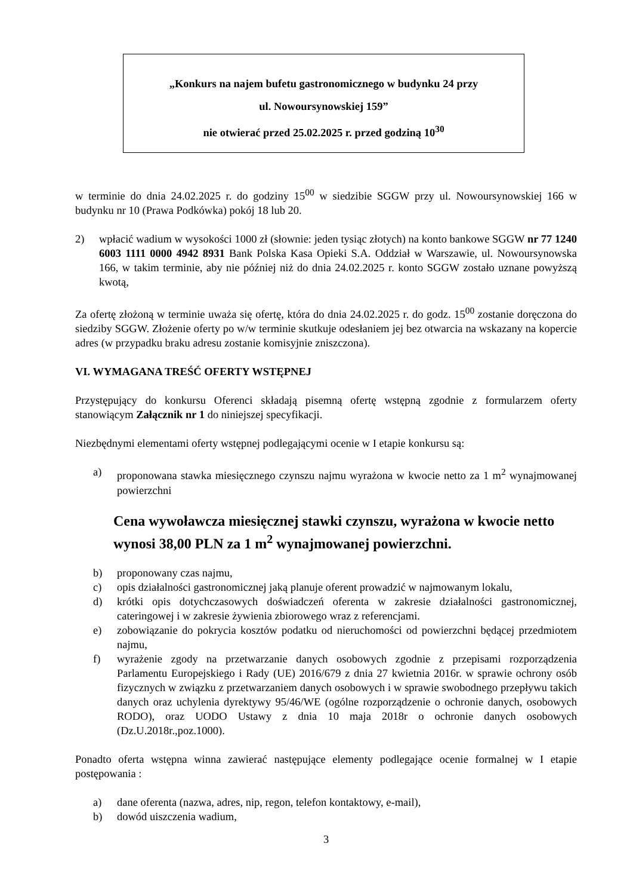„Konkurs na najem bufetu gastronomicznego w budynku 24 przy
ul. Nowoursynowskiej 159”
nie otwierać przed 25.02.2025 r. przed godziną 10<sup>30</sup>
w terminie do dnia 24.02.2025 r. do godziny 15<sup>00</sup> w siedzibie SGGW przy ul. Nowoursynowskiej 166 w budynku nr 10 (Prawa Podkówka) pokój 18 lub 20.
2) wpłacić wadium w wysokości 1000 zł (słownie: jeden tysiąc złotych) na konto bankowe SGGW nr 77 1240 6003 1111 0000 4942 8931 Bank Polska Kasa Opieki S.A. Oddział w Warszawie, ul. Nowoursynowska 166, w takim terminie, aby nie później niż do dnia 24.02.2025 r. konto SGGW zostało uznane powyższą kwotą,
Za ofertę złożoną w terminie uważa się ofertę, która do dnia 24.02.2025 r. do godz. 15<sup>00</sup> zostanie doręczona do siedziby SGGW. Złożenie oferty po w/w terminie skutkuje odesłaniem jej bez otwarcia na wskazany na kopercie adres (w przypadku braku adresu zostanie komisyjnie zniszczona).
VI. WYMAGANA TREŚĆ OFERTY WSTĘPNEJ
Przystępujący do konkursu Oferenci składają pisemną ofertę wstępną zgodnie z formularzem oferty stanowiącym Załącznik nr 1 do niniejszej specyfikacji.
Niezbędnymi elementami oferty wstępnej podlegającymi ocenie w I etapie konkursu są:
a) proponowana stawka miesięcznego czynszu najmu wyrażona w kwocie netto za 1 m<sup>2</sup> wynajmowanej powierzchni
Cena wywoławcza miesięcznej stawki czynszu, wyrażona w kwocie netto wynosi 38,00 PLN za 1 m<sup>2</sup> wynajmowanej powierzchni.
b) proponowany czas najmu,
c) opis działalności gastronomicznej jaką planuje oferent prowadzić w najmowanym lokalu,
d) krótki opis dotychczasowych doświadczeń oferenta w zakresie działalności gastronomicznej, cateringowej i w zakresie żywienia zbiorowego wraz z referencjami.
e) zobowiązanie do pokrycia kosztów podatku od nieruchomości od powierzchni będącej przedmiotem najmu,
f) wyrażenie zgody na przetwarzanie danych osobowych zgodnie z przepisami rozporządzenia Parlamentu Europejskiego i Rady (UE) 2016/679 z dnia 27 kwietnia 2016r. w sprawie ochrony osób fizycznych w związku z przetwarzaniem danych osobowych i w sprawie swobodnego przepływu takich danych oraz uchylenia dyrektywy 95/46/WE (ogólne rozporządzenie o ochronie danych, osobowych RODO), oraz UODO Ustawy z dnia 10 maja 2018r o ochronie danych osobowych (Dz.U.2018r.,poz.1000).
Ponadto oferta wstępna winna zawierać następujące elementy podlegające ocenie formalnej w I etapie postępowania :
a) dane oferenta (nazwa, adres, nip, regon, telefon kontaktowy, e-mail),
b) dowód uiszczenia wadium,
3